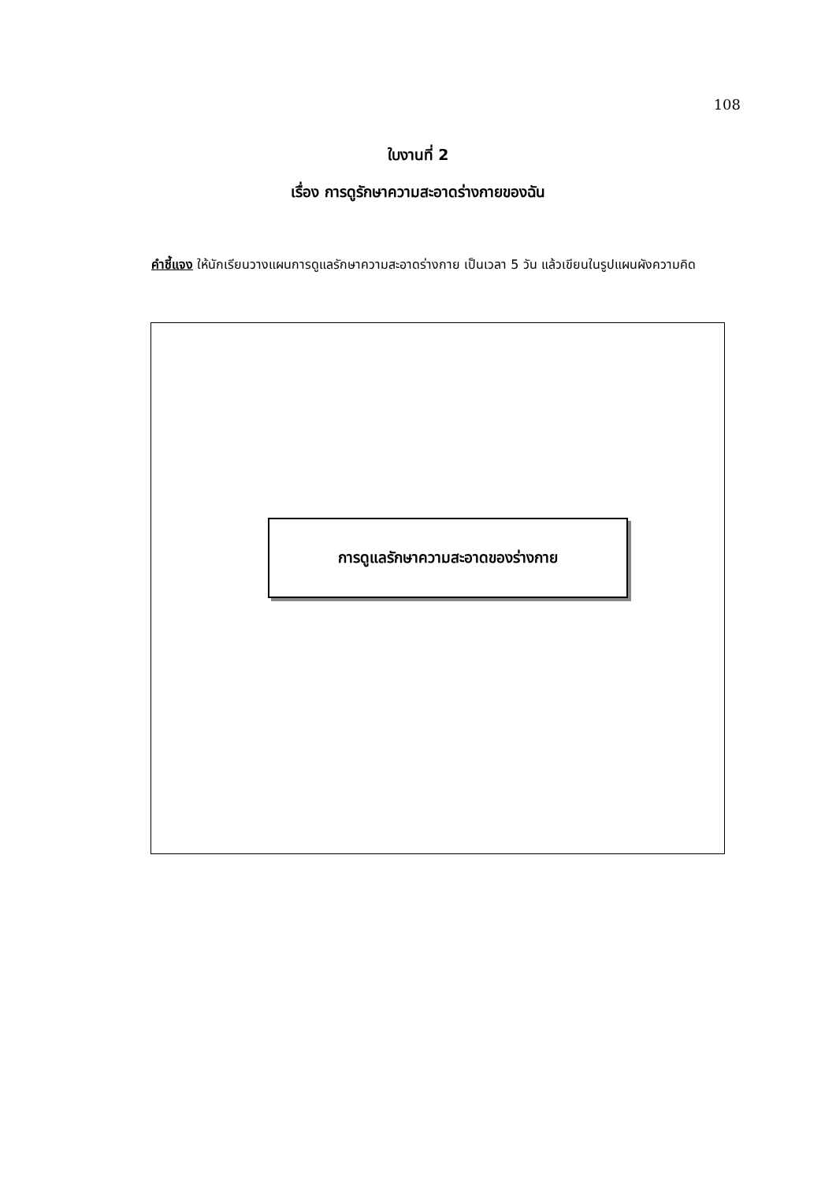108
ใบงานที่ 2
เรื่อง การดูรักษาความสะอาดร่างกายของฉัน
คำชี้แจง ให้นักเรียนวางแผนการดูแลรักษาความสะอาดร่างกาย เป็นเวลา 5 วัน แล้วเขียนในรูปแผนผังความคิด
การดูแลรักษาความสะอาดของร่างกาย